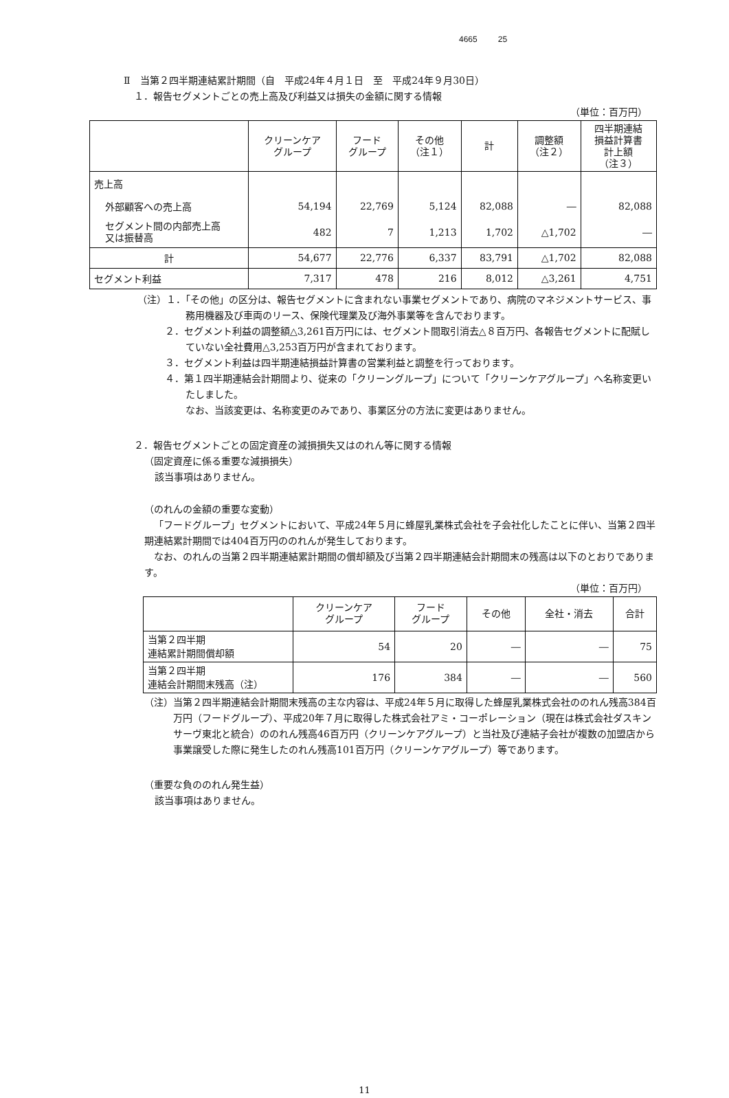4665 25
Ⅱ　当第２四半期連結累計期間（自　平成24年４月１日　至　平成24年９月30日）
１．報告セグメントごとの売上高及び利益又は損失の金額に関する情報
（単位：百万円）
| | クリーンケア グループ | フード グループ | その他 （注１） | 計 | 調整額 （注２） | 四半期連結 損益計算書 計上額 （注３） |
| --- | --- | --- | --- | --- | --- | --- |
| 売上高 | | | | | | |
| 外部顧客への売上高 | 54,194 | 22,769 | 5,124 | 82,088 | ― | 82,088 |
| セグメント間の内部売上高 又は振替高 | 482 | 7 | 1,213 | 1,702 | △1,702 | ― |
| 計 | 54,677 | 22,776 | 6,337 | 83,791 | △1,702 | 82,088 |
| セグメント利益 | 7,317 | 478 | 216 | 8,012 | △3,261 | 4,751 |
（注）１．「その他」の区分は、報告セグメントに含まれない事業セグメントであり、病院のマネジメントサービス、事務用機器及び車両のリース、保険代理業及び海外事業等を含んでおります。
２．セグメント利益の調整額△3,261百万円には、セグメント間取引消去△８百万円、各報告セグメントに配賦していない全社費用△3,253百万円が含まれております。
３．セグメント利益は四半期連結損益計算書の営業利益と調整を行っております。
４．第１四半期連結会計期間より、従来の「クリーングループ」について「クリーンケアグループ」へ名称変更いたしました。
なお、当該変更は、名称変更のみであり、事業区分の方法に変更はありません。
２．報告セグメントごとの固定資産の減損損失又はのれん等に関する情報
（固定資産に係る重要な減損損失）
該当事項はありません。
（のれんの金額の重要な変動）
「フードグループ」セグメントにおいて、平成24年５月に蜂屋乳業株式会社を子会社化したことに伴い、当第２四半期連結累計期間では404百万円ののれんが発生しております。
なお、のれんの当第２四半期連結累計期間の償却額及び当第２四半期連結会計期間末の残高は以下のとおりであります。
（単位：百万円）
| | クリーンケア グループ | フード グループ | その他 | 全社・消去 | 合計 |
| --- | --- | --- | --- | --- | --- |
| 当第２四半期 連結累計期間償却額 | 54 | 20 | ― | ― | 75 |
| 当第２四半期 連結会計期間末残高（注） | 176 | 384 | ― | ― | 560 |
（注）当第２四半期連結会計期間末残高の主な内容は、平成24年５月に取得した蜂屋乳業株式会社ののれん残高384百万円（フードグループ）、平成20年７月に取得した株式会社アミ・コーポレーション（現在は株式会社ダスキンサーヴ東北と統合）ののれん残高46百万円（クリーンケアグループ）と当社及び連結子会社が複数の加盟店から事業譲受した際に発生したのれん残高101百万円（クリーンケアグループ）等であります。
（重要な負ののれん発生益）
該当事項はありません。
11